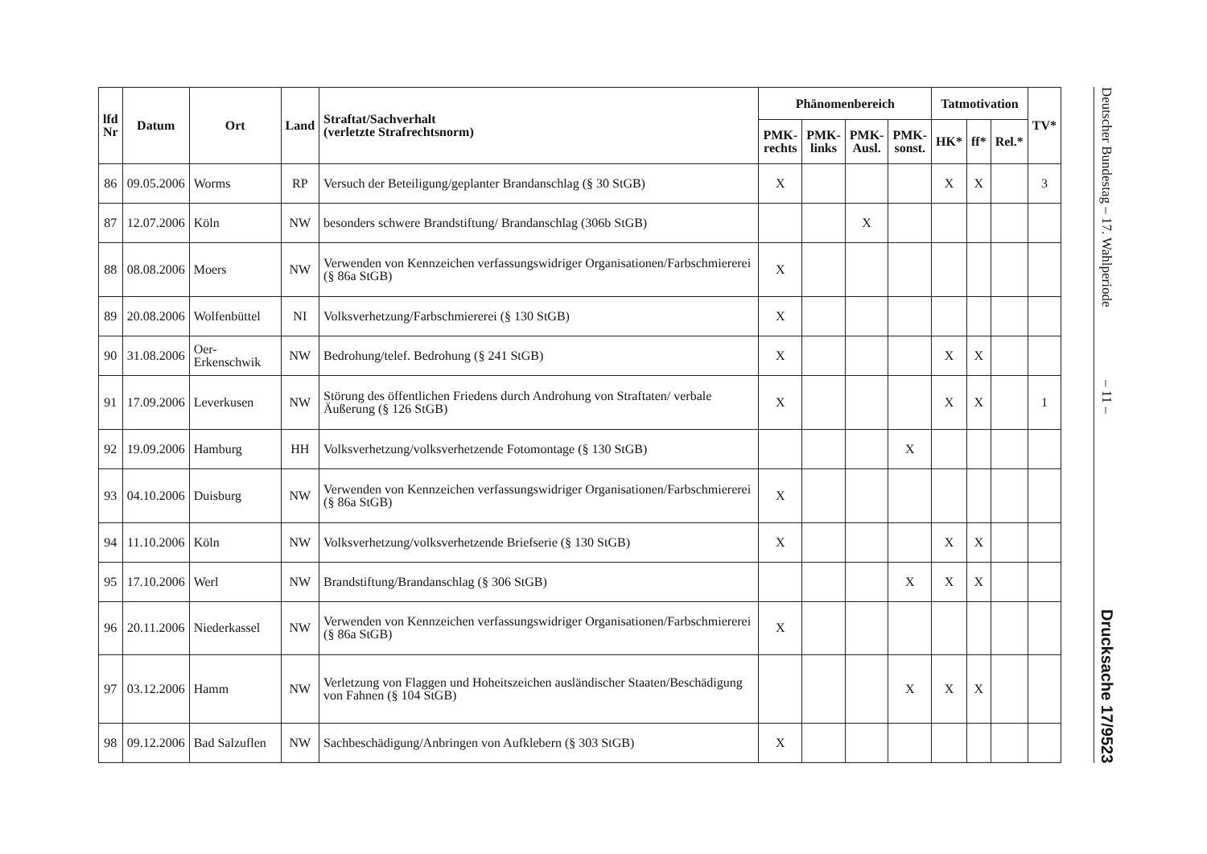| lfd Nr | Datum | Ort | Land | Straftat/Sachverhalt (verletzte Strafrechtsnorm) | Phänomenbereich | | | | Tatmotivation | | | TV* |
| --- | --- | --- | --- | --- | --- | --- | --- | --- | --- | --- | --- | --- |
| | | | | | PMK- rechts | PMK- links | PMK- Ausl. | PMK- sonst. | HK* | ff* | Rel.* | |
| 86 | 09.05.2006 | Worms | RP | Versuch der Beteiligung/geplanter Brandanschlag (§ 30 StGB) | X | | | | X | X | | 3 |
| 87 | 12.07.2006 | Köln | NW | besonders schwere Brandstiftung/ Brandanschlag (306b StGB) | | | X | | | | | |
| 88 | 08.08.2006 | Moers | NW | Verwenden von Kennzeichen verfassungswidriger Organisationen/Farbschmiererei (§ 86a StGB) | X | | | | | | | |
| 89 | 20.08.2006 | Wolfenbüttel | NI | Volksverhetzung/Farbschmiererei (§ 130 StGB) | X | | | | | | | |
| 90 | 31.08.2006 | Oer-Erkenschwik | NW | Bedrohung/telef. Bedrohung (§ 241 StGB) | X | | | | X | X | | |
| 91 | 17.09.2006 | Leverkusen | NW | Störung des öffentlichen Friedens durch Androhung von Straftaten/ verbale Äußerung (§ 126 StGB) | X | | | | X | X | | 1 |
| 92 | 19.09.2006 | Hamburg | HH | Volksverhetzung/volksverhetzende Fotomontage (§ 130 StGB) | | | | X | | | | |
| 93 | 04.10.2006 | Duisburg | NW | Verwenden von Kennzeichen verfassungswidriger Organisationen/Farbschmiererei (§ 86a StGB) | X | | | | | | | |
| 94 | 11.10.2006 | Köln | NW | Volksverhetzung/volksverhetzende Briefserie (§ 130 StGB) | X | | | | X | X | | |
| 95 | 17.10.2006 | Werl | NW | Brandstiftung/Brandanschlag (§ 306 StGB) | | | | X | X | X | | |
| 96 | 20.11.2006 | Niederkassel | NW | Verwenden von Kennzeichen verfassungswidriger Organisationen/Farbschmiererei (§ 86a StGB) | X | | | | | | | |
| 97 | 03.12.2006 | Hamm | NW | Verletzung von Flaggen und Hoheitszeichen ausländischer Staaten/Beschädigung von Fahnen (§ 104 StGB) | | | | X | X | X | | |
| 98 | 09.12.2006 | Bad Salzuflen | NW | Sachbeschädigung/Anbringen von Aufklebern (§ 303 StGB) | X | | | | | | | |
Deutscher Bundestag – 17. Wahlperiode
– 11 –
Drucksache 17/9523